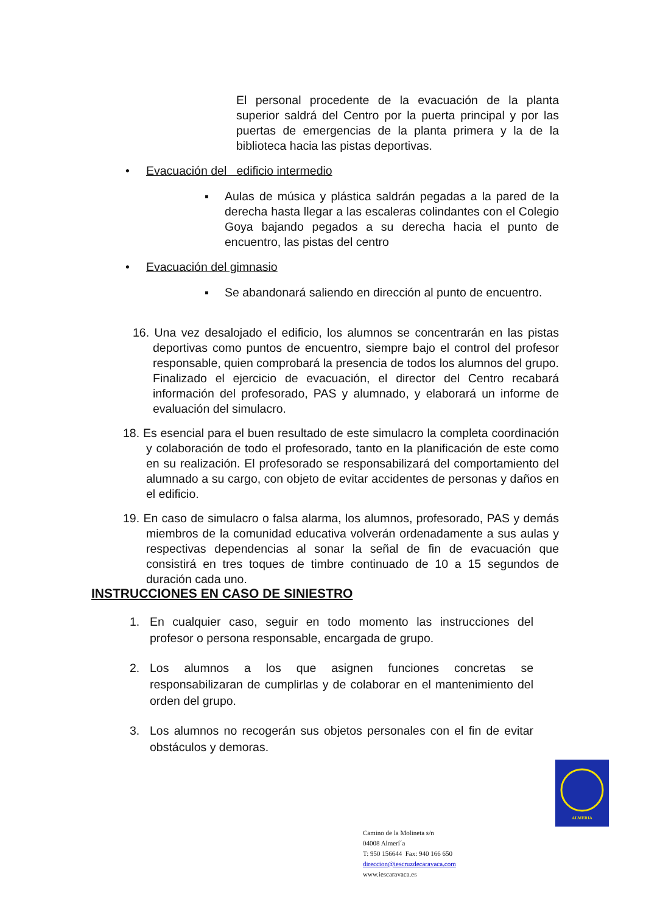El personal procedente de la evacuación de la planta superior saldrá del Centro por la puerta principal y por las puertas de emergencias de la planta primera y la de la biblioteca hacia las pistas deportivas.
• Evacuación del edificio intermedio
▪ Aulas de música y plástica saldrán pegadas a la pared de la derecha hasta llegar a las escaleras colindantes con el Colegio Goya bajando pegados a su derecha hacia el punto de encuentro, las pistas del centro
• Evacuación del gimnasio
▪ Se abandonará saliendo en dirección al punto de encuentro.
16. Una vez desalojado el edificio, los alumnos se concentrarán en las pistas deportivas como puntos de encuentro, siempre bajo el control del profesor responsable, quien comprobará la presencia de todos los alumnos del grupo. Finalizado el ejercicio de evacuación, el director del Centro recabará información del profesorado, PAS y alumnado, y elaborará un informe de evaluación del simulacro.
18. Es esencial para el buen resultado de este simulacro la completa coordinación y colaboración de todo el profesorado, tanto en la planificación de este como en su realización. El profesorado se responsabilizará del comportamiento del alumnado a su cargo, con objeto de evitar accidentes de personas y daños en el edificio.
19. En caso de simulacro o falsa alarma, los alumnos, profesorado, PAS y demás miembros de la comunidad educativa volverán ordenadamente a sus aulas y respectivas dependencias al sonar la señal de fin de evacuación que consistirá en tres toques de timbre continuado de 10 a 15 segundos de duración cada uno.
INSTRUCCIONES EN CASO DE SINIESTRO
1. En cualquier caso, seguir en todo momento las instrucciones del profesor o persona responsable, encargada de grupo.
2. Los alumnos a los que asignen funciones concretas se responsabilizaran de cumplirlas y de colaborar en el mantenimiento del orden del grupo.
3. Los alumnos no recogerán sus objetos personales con el fin de evitar obstáculos y demoras.
ALMERIA
Camino de la Molineta s/n
04008 Almerí´a
T: 950 156644 Fax: 940 166 650
direccion@iescruzdecaravaca.com
www.iescaravaca.es